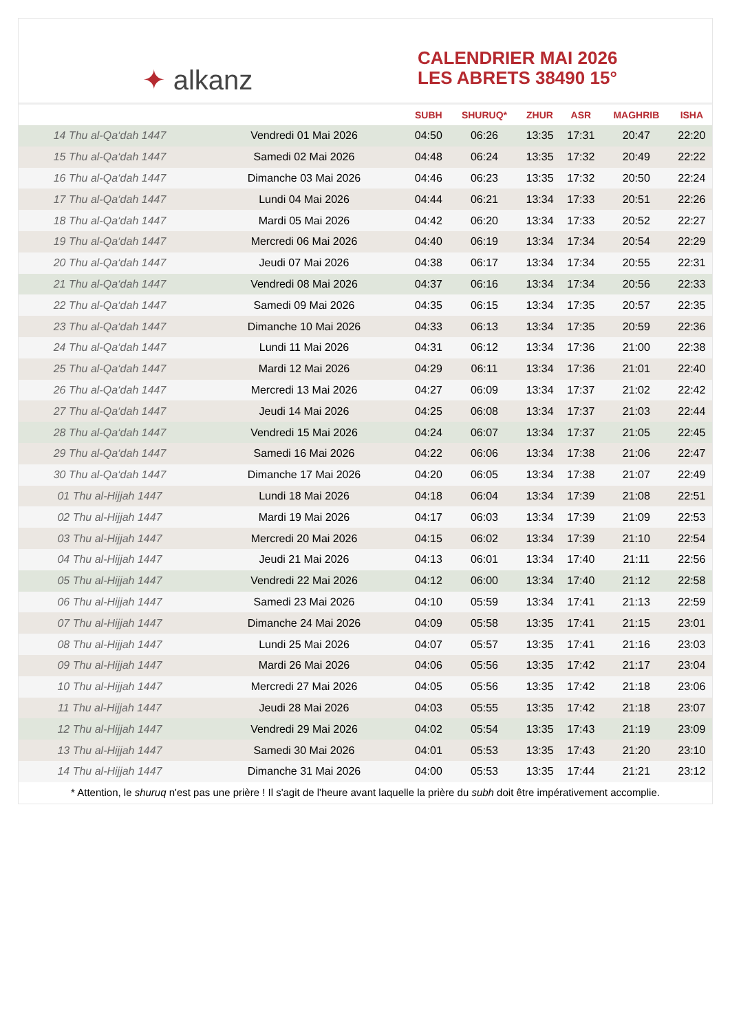✦ alkanz
CALENDRIER MAI 2026
LES ABRETS 38490 15°
| | | SUBH | SHURUQ* | ZHUR | ASR | MAGHRIB | ISHA |
| --- | --- | --- | --- | --- | --- | --- | --- |
| 14 Thu al-Qa‘dah 1447 | Vendredi 01 Mai 2026 | 04:50 | 06:26 | 13:35 | 17:31 | 20:47 | 22:20 |
| 15 Thu al-Qa‘dah 1447 | Samedi 02 Mai 2026 | 04:48 | 06:24 | 13:35 | 17:32 | 20:49 | 22:22 |
| 16 Thu al-Qa‘dah 1447 | Dimanche 03 Mai 2026 | 04:46 | 06:23 | 13:35 | 17:32 | 20:50 | 22:24 |
| 17 Thu al-Qa‘dah 1447 | Lundi 04 Mai 2026 | 04:44 | 06:21 | 13:34 | 17:33 | 20:51 | 22:26 |
| 18 Thu al-Qa‘dah 1447 | Mardi 05 Mai 2026 | 04:42 | 06:20 | 13:34 | 17:33 | 20:52 | 22:27 |
| 19 Thu al-Qa‘dah 1447 | Mercredi 06 Mai 2026 | 04:40 | 06:19 | 13:34 | 17:34 | 20:54 | 22:29 |
| 20 Thu al-Qa‘dah 1447 | Jeudi 07 Mai 2026 | 04:38 | 06:17 | 13:34 | 17:34 | 20:55 | 22:31 |
| 21 Thu al-Qa‘dah 1447 | Vendredi 08 Mai 2026 | 04:37 | 06:16 | 13:34 | 17:34 | 20:56 | 22:33 |
| 22 Thu al-Qa‘dah 1447 | Samedi 09 Mai 2026 | 04:35 | 06:15 | 13:34 | 17:35 | 20:57 | 22:35 |
| 23 Thu al-Qa‘dah 1447 | Dimanche 10 Mai 2026 | 04:33 | 06:13 | 13:34 | 17:35 | 20:59 | 22:36 |
| 24 Thu al-Qa‘dah 1447 | Lundi 11 Mai 2026 | 04:31 | 06:12 | 13:34 | 17:36 | 21:00 | 22:38 |
| 25 Thu al-Qa‘dah 1447 | Mardi 12 Mai 2026 | 04:29 | 06:11 | 13:34 | 17:36 | 21:01 | 22:40 |
| 26 Thu al-Qa‘dah 1447 | Mercredi 13 Mai 2026 | 04:27 | 06:09 | 13:34 | 17:37 | 21:02 | 22:42 |
| 27 Thu al-Qa‘dah 1447 | Jeudi 14 Mai 2026 | 04:25 | 06:08 | 13:34 | 17:37 | 21:03 | 22:44 |
| 28 Thu al-Qa‘dah 1447 | Vendredi 15 Mai 2026 | 04:24 | 06:07 | 13:34 | 17:37 | 21:05 | 22:45 |
| 29 Thu al-Qa‘dah 1447 | Samedi 16 Mai 2026 | 04:22 | 06:06 | 13:34 | 17:38 | 21:06 | 22:47 |
| 30 Thu al-Qa‘dah 1447 | Dimanche 17 Mai 2026 | 04:20 | 06:05 | 13:34 | 17:38 | 21:07 | 22:49 |
| 01 Thu al-Hijjah 1447 | Lundi 18 Mai 2026 | 04:18 | 06:04 | 13:34 | 17:39 | 21:08 | 22:51 |
| 02 Thu al-Hijjah 1447 | Mardi 19 Mai 2026 | 04:17 | 06:03 | 13:34 | 17:39 | 21:09 | 22:53 |
| 03 Thu al-Hijjah 1447 | Mercredi 20 Mai 2026 | 04:15 | 06:02 | 13:34 | 17:39 | 21:10 | 22:54 |
| 04 Thu al-Hijjah 1447 | Jeudi 21 Mai 2026 | 04:13 | 06:01 | 13:34 | 17:40 | 21:11 | 22:56 |
| 05 Thu al-Hijjah 1447 | Vendredi 22 Mai 2026 | 04:12 | 06:00 | 13:34 | 17:40 | 21:12 | 22:58 |
| 06 Thu al-Hijjah 1447 | Samedi 23 Mai 2026 | 04:10 | 05:59 | 13:34 | 17:41 | 21:13 | 22:59 |
| 07 Thu al-Hijjah 1447 | Dimanche 24 Mai 2026 | 04:09 | 05:58 | 13:35 | 17:41 | 21:15 | 23:01 |
| 08 Thu al-Hijjah 1447 | Lundi 25 Mai 2026 | 04:07 | 05:57 | 13:35 | 17:41 | 21:16 | 23:03 |
| 09 Thu al-Hijjah 1447 | Mardi 26 Mai 2026 | 04:06 | 05:56 | 13:35 | 17:42 | 21:17 | 23:04 |
| 10 Thu al-Hijjah 1447 | Mercredi 27 Mai 2026 | 04:05 | 05:56 | 13:35 | 17:42 | 21:18 | 23:06 |
| 11 Thu al-Hijjah 1447 | Jeudi 28 Mai 2026 | 04:03 | 05:55 | 13:35 | 17:42 | 21:18 | 23:07 |
| 12 Thu al-Hijjah 1447 | Vendredi 29 Mai 2026 | 04:02 | 05:54 | 13:35 | 17:43 | 21:19 | 23:09 |
| 13 Thu al-Hijjah 1447 | Samedi 30 Mai 2026 | 04:01 | 05:53 | 13:35 | 17:43 | 21:20 | 23:10 |
| 14 Thu al-Hijjah 1447 | Dimanche 31 Mai 2026 | 04:00 | 05:53 | 13:35 | 17:44 | 21:21 | 23:12 |
* Attention, le shuruq n'est pas une prière ! Il s'agit de l'heure avant laquelle la prière du subh doit être impérativement accomplie.